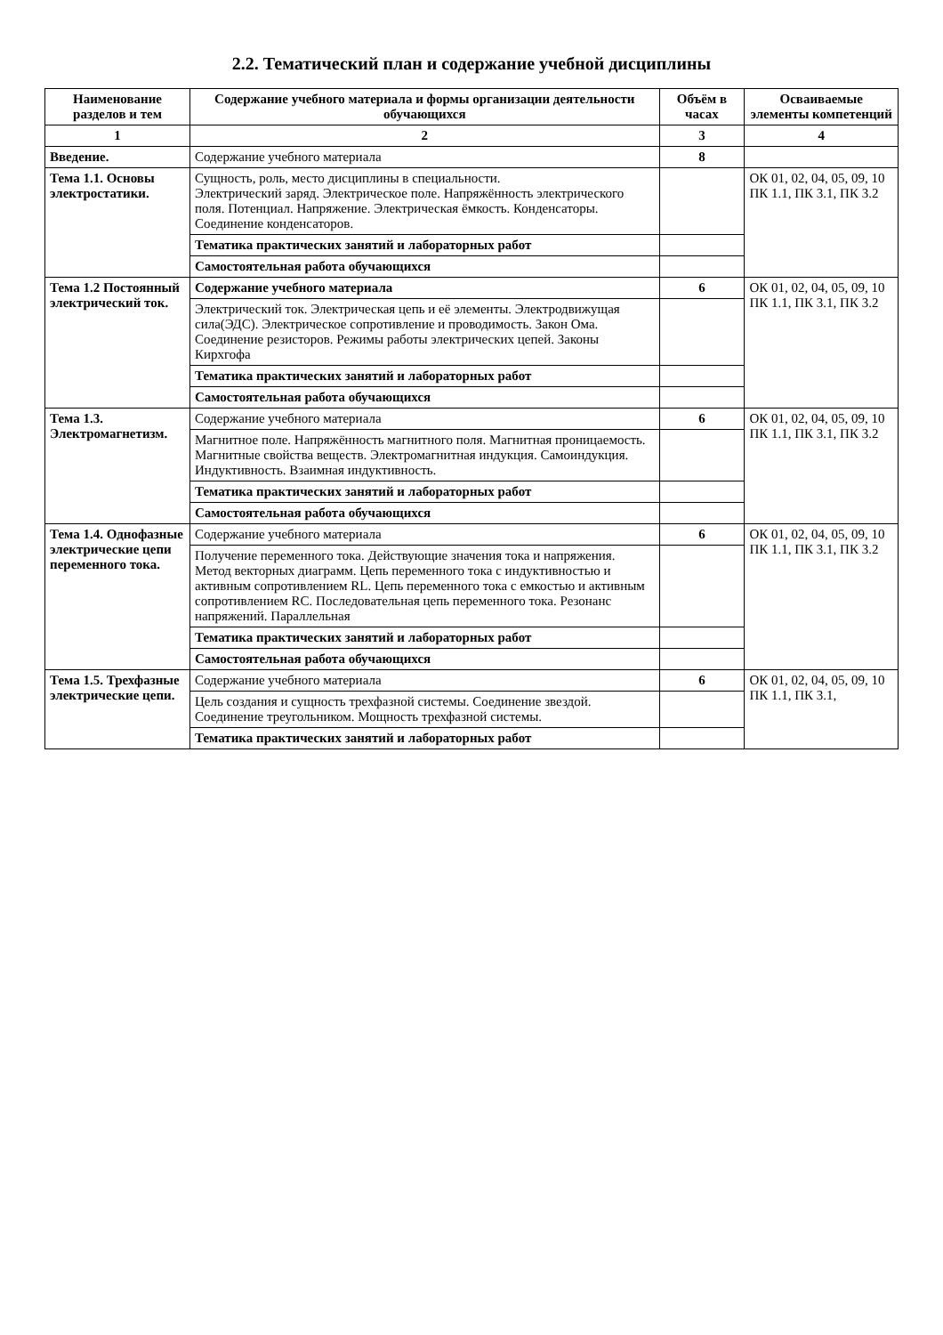2.2. Тематический план и содержание учебной дисциплины
| Наименование разделов и тем | Содержание учебного материала и формы организации деятельности обучающихся | Объём в часах | Осваиваемые элементы компетенций |
| --- | --- | --- | --- |
| 1 | 2 | 3 | 4 |
| Введение. | Содержание учебного материала | 8 | |
| Тема 1.1. Основы электростатики. | Сущность, роль, место дисциплины в специальности. Электрический заряд. Электрическое поле. Напряжённость электрического поля. Потенциал. Напряжение. Электрическая ёмкость. Конденсаторы. Соединение конденсаторов. | | ОК 01, 02, 04, 05, 09, 10 ПК 1.1, ПК 3.1, ПК 3.2 |
| | Тематика практических занятий и лабораторных работ | | |
| | Самостоятельная работа обучающихся | | |
| Тема 1.2 Постоянный электрический ток. | Содержание учебного материала | 6 | ОК 01, 02, 04, 05, 09, 10 ПК 1.1, ПК 3.1, ПК 3.2 |
| | Электрический ток. Электрическая цепь и её элементы. Электродвижущая сила(ЭДС). Электрическое сопротивление и проводимость. Закон Ома. Соединение резисторов. Режимы работы электрических цепей. Законы Кирхгофа | | |
| | Тематика практических занятий и лабораторных работ | | |
| | Самостоятельная работа обучающихся | | |
| Тема 1.3. Электромагнетизм. | Содержание учебного материала | 6 | ОК 01, 02, 04, 05, 09, 10 ПК 1.1, ПК 3.1, ПК 3.2 |
| | Магнитное поле. Напряжённость магнитного поля. Магнитная проницаемость. Магнитные свойства веществ. Электромагнитная индукция. Самоиндукция. Индуктивность. Взаимная индуктивность. | | |
| | Тематика практических занятий и лабораторных работ | | |
| | Самостоятельная работа обучающихся | | |
| Тема 1.4. Однофазные электрические цепи переменного тока. | Содержание учебного материала | 6 | ОК 01, 02, 04, 05, 09, 10 ПК 1.1, ПК 3.1, ПК 3.2 |
| | Получение переменного тока. Действующие значения тока и напряжения. Метод векторных диаграмм. Цепь переменного тока с индуктивностью и активным сопротивлением RL. Цепь переменного тока с емкостью и активным сопротивлением RC. Последовательная цепь переменного тока. Резонанс напряжений. Параллельная | | |
| | Тематика практических занятий и лабораторных работ | | |
| | Самостоятельная работа обучающихся | | |
| Тема 1.5. Трехфазные электрические цепи. | Содержание учебного материала | 6 | ОК 01, 02, 04, 05, 09, 10 ПК 1.1, ПК 3.1, |
| | Цель создания и сущность трехфазной системы. Соединение звездой. Соединение треугольником. Мощность трехфазной системы. | | |
| | Тематика практических занятий и лабораторных работ | | |